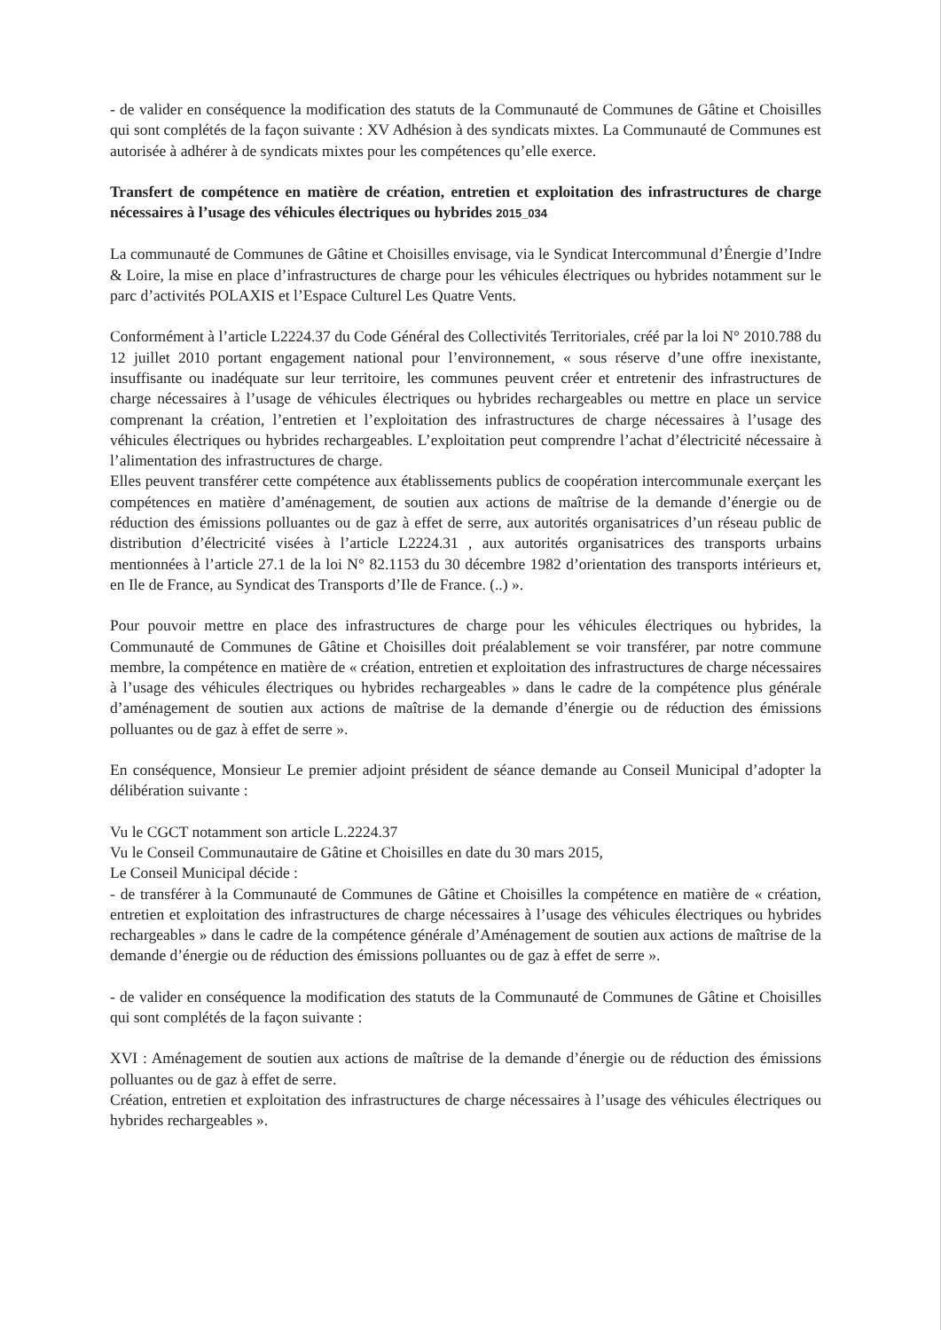- de valider en conséquence la modification des statuts de la Communauté de Communes de Gâtine et Choisilles qui sont complétés de la façon suivante : XV Adhésion à des syndicats mixtes. La Communauté de Communes est autorisée à adhérer à de syndicats mixtes pour les compétences qu’elle exerce.
Transfert de compétence en matière de création, entretien et exploitation des infrastructures de charge nécessaires à l’usage des véhicules électriques ou hybrides 2015_034
La communauté de Communes de Gâtine et Choisilles envisage, via le Syndicat Intercommunal d’Énergie d’Indre & Loire, la mise en place d’infrastructures de charge pour les véhicules électriques ou hybrides notamment sur le parc d’activités POLAXIS et l’Espace Culturel Les Quatre Vents.
Conformément à l’article L2224.37 du Code Général des Collectivités Territoriales, créé par la loi N° 2010.788 du 12 juillet 2010 portant engagement national pour l’environnement, « sous réserve d’une offre inexistante, insuffisante ou inadéquate sur leur territoire, les communes peuvent créer et entretenir des infrastructures de charge nécessaires à l’usage de véhicules électriques ou hybrides rechargeables ou mettre en place un service comprenant la création, l’entretien et l’exploitation des infrastructures de charge nécessaires à l’usage des véhicules électriques ou hybrides rechargeables. L’exploitation peut comprendre l’achat d’électricité nécessaire à l’alimentation des infrastructures de charge.
Elles peuvent transférer cette compétence aux établissements publics de coopération intercommunale exerçant les compétences en matière d’aménagement, de soutien aux actions de maîtrise de la demande d’énergie ou de réduction des émissions polluantes ou de gaz à effet de serre, aux autorités organisatrices d’un réseau public de distribution d’électricité visées à l’article L2224.31 , aux autorités organisatrices des transports urbains mentionnées à l’article 27.1 de la loi N° 82.1153 du 30 décembre 1982 d’orientation des transports intérieurs et, en Ile de France, au Syndicat des Transports d’Ile de France. (..) ».
Pour pouvoir mettre en place des infrastructures de charge pour les véhicules électriques ou hybrides, la Communauté de Communes de Gâtine et Choisilles doit préalablement se voir transférer, par notre commune membre, la compétence en matière de « création, entretien et exploitation des infrastructures de charge nécessaires à l’usage des véhicules électriques ou hybrides rechargeables » dans le cadre de la compétence plus générale d’aménagement de soutien aux actions de maîtrise de la demande d’énergie ou de réduction des émissions polluantes ou de gaz à effet de serre ».
En conséquence, Monsieur Le premier adjoint président de séance demande au Conseil Municipal d’adopter la délibération suivante :
Vu le CGCT notamment son article L.2224.37
Vu le Conseil Communautaire de Gâtine et Choisilles en date du 30 mars 2015,
Le Conseil Municipal décide :
- de transférer à la Communauté de Communes de Gâtine et Choisilles la compétence en matière de « création, entretien et exploitation des infrastructures de charge nécessaires à l’usage des véhicules électriques ou hybrides rechargeables » dans le cadre de la compétence générale d’Aménagement de soutien aux actions de maîtrise de la demande d’énergie ou de réduction des émissions polluantes ou de gaz à effet de serre ».
- de valider en conséquence la modification des statuts de la Communauté de Communes de Gâtine et Choisilles qui sont complétés de la façon suivante :
XVI : Aménagement de soutien aux actions de maîtrise de la demande d’énergie ou de réduction des émissions polluantes ou de gaz à effet de serre.
Création, entretien et exploitation des infrastructures de charge nécessaires à l’usage des véhicules électriques ou hybrides rechargeables ».